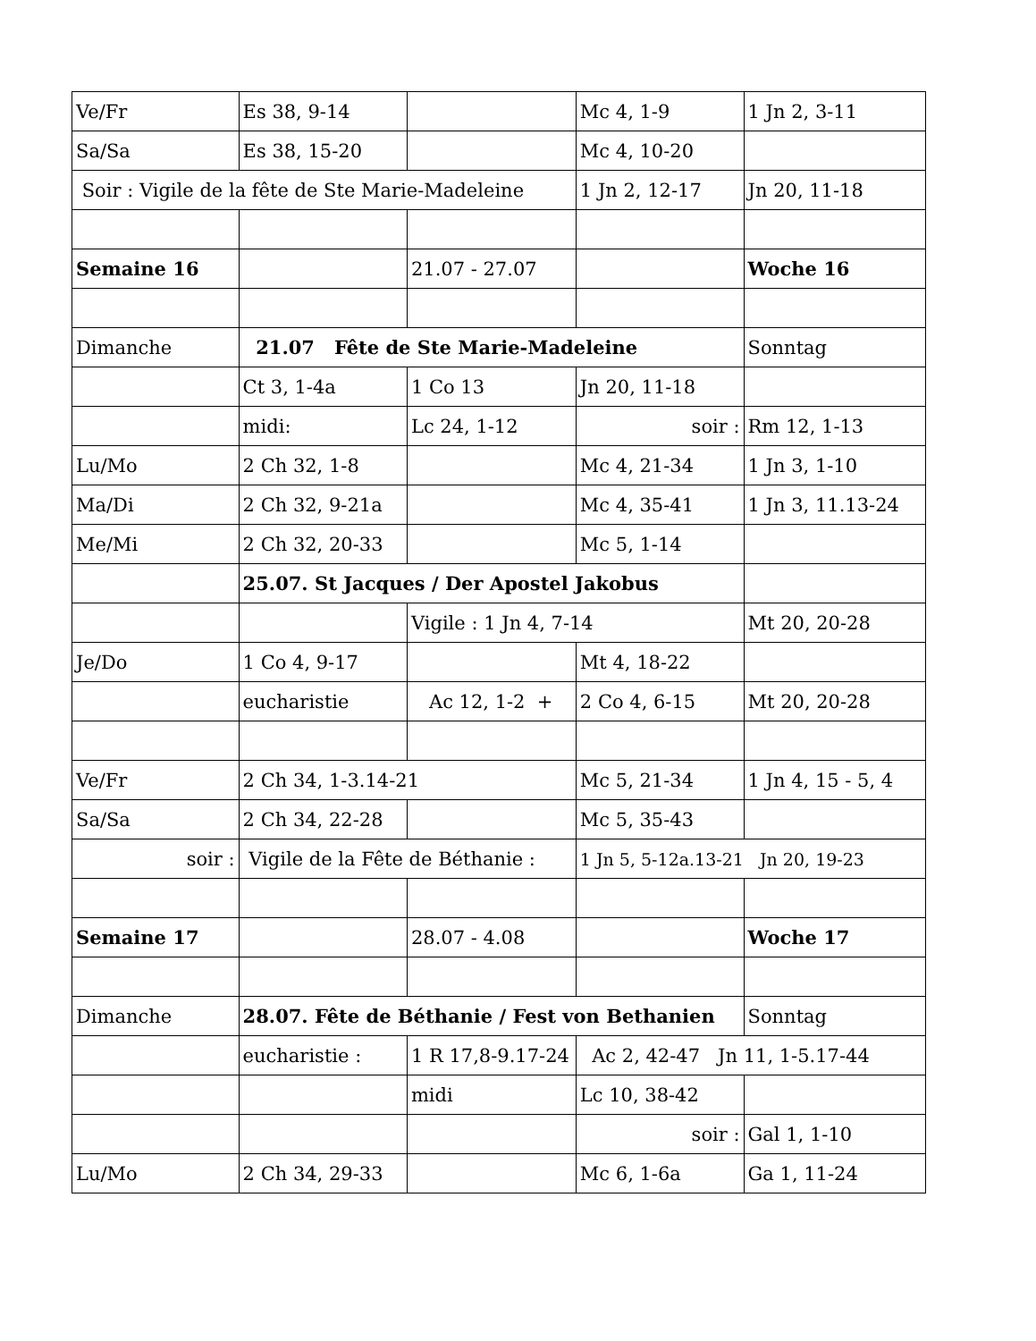| Ve/Fr | Es 38, 9-14 | | Mc 4, 1-9 | 1 Jn 2, 3-11 |
| Sa/Sa | Es 38, 15-20 | | Mc 4, 10-20 | |
| Soir : Vigile de la fête de Ste Marie-Madeleine | | | 1 Jn 2, 12-17 | Jn 20, 11-18 |
| Semaine 16 | | 21.07 - 27.07 | | Woche 16 |
| Dimanche | 21.07 Fête de Ste Marie-Madeleine | | | Sonntag |
| | Ct 3, 1-4a | 1 Co 13 | Jn 20, 11-18 | |
| | midi: | Lc 24, 1-12 | soir : | Rm 12, 1-13 |
| Lu/Mo | 2 Ch 32, 1-8 | | Mc 4, 21-34 | 1 Jn 3, 1-10 |
| Ma/Di | 2 Ch 32, 9-21a | | Mc 4, 35-41 | 1 Jn 3, 11.13-24 |
| Me/Mi | 2 Ch 32, 20-33 | | Mc 5, 1-14 | |
| | 25.07. St Jacques / Der Apostel Jakobus | | | |
| | | Vigile : 1 Jn 4, 7-14 | | Mt 20, 20-28 |
| Je/Do | 1 Co 4, 9-17 | | Mt 4, 18-22 | |
| | eucharistie | Ac 12, 1-2 + | 2 Co 4, 6-15 | Mt 20, 20-28 |
| Ve/Fr | 2 Ch 34, 1-3.14-21 | | Mc 5, 21-34 | 1 Jn 4, 15 - 5, 4 |
| Sa/Sa | 2 Ch 34, 22-28 | | Mc 5, 35-43 | |
| soir : | Vigile de la Fête de Béthanie : | | 1 Jn 5, 5-12a.13-21 Jn 20, 19-23 | |
| Semaine 17 | | 28.07 - 4.08 | | Woche 17 |
| Dimanche | 28.07. Fête de Béthanie / Fest von Bethanien | | | Sonntag |
| | eucharistie : | 1 R 17,8-9.17-24 | Ac 2, 42-47 Jn 11, 1-5.17-44 | |
| | | midi | Lc 10, 38-42 | |
| | | | soir : | Gal 1, 1-10 |
| Lu/Mo | 2 Ch 34, 29-33 | | Mc 6, 1-6a | Ga 1, 11-24 |